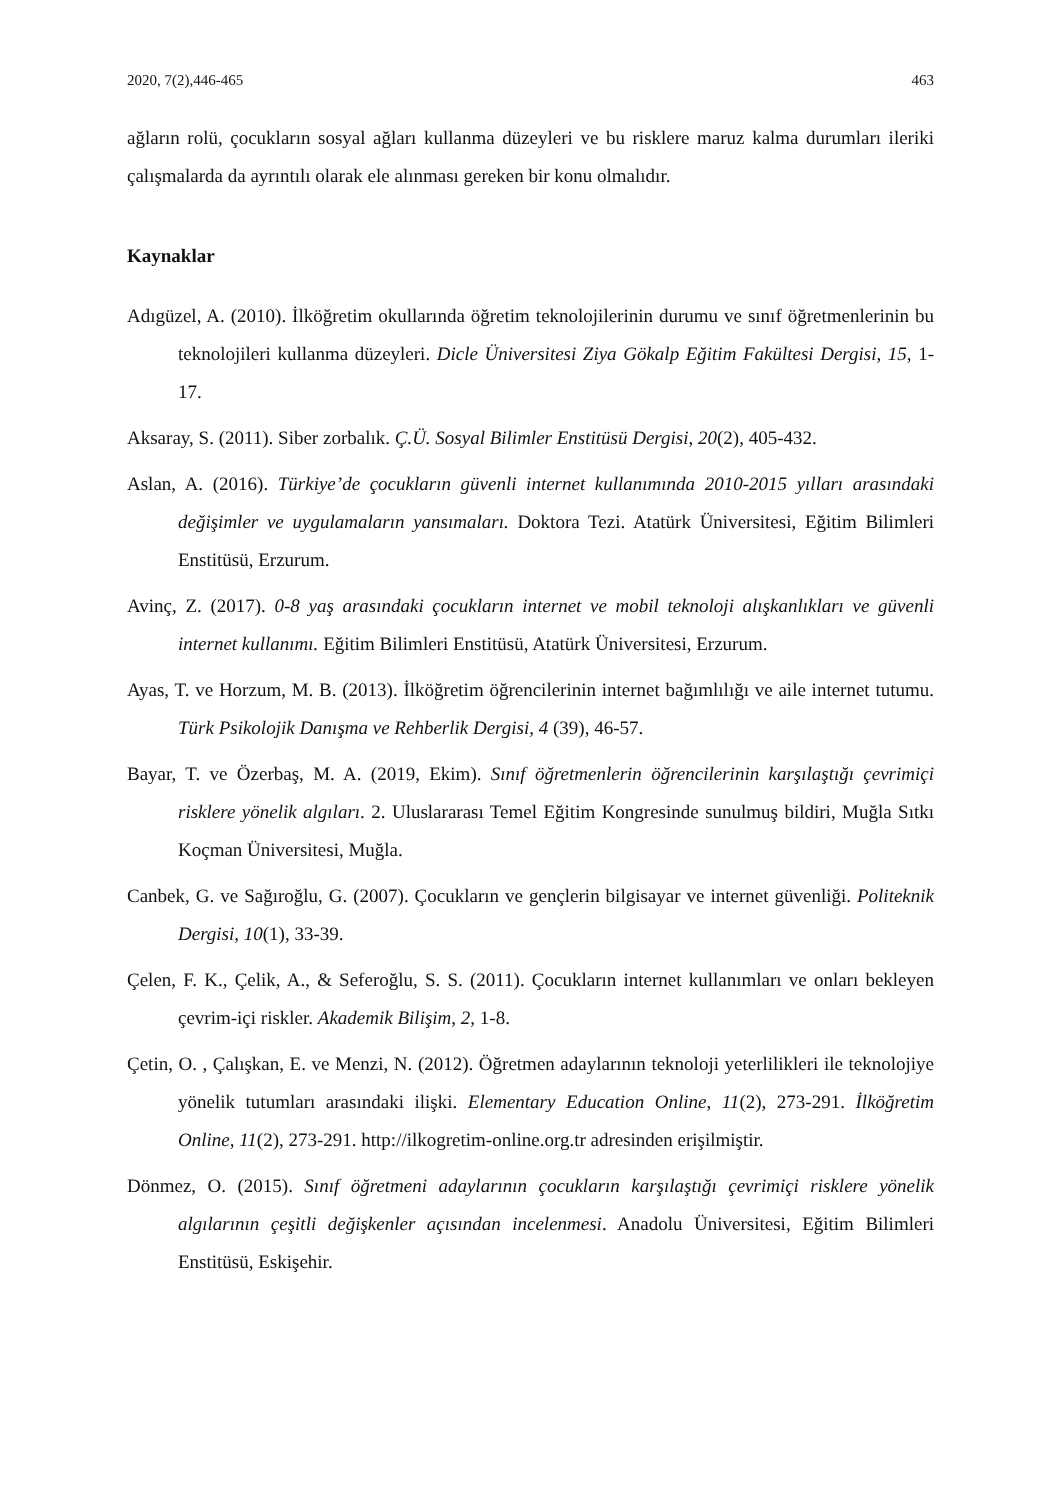2020, 7(2),446-465 463
ağların rolü, çocukların sosyal ağları kullanma düzeyleri ve bu risklere maruz kalma durumları ileriki çalışmalarda da ayrıntılı olarak ele alınması gereken bir konu olmalıdır.
Kaynaklar
Adıgüzel, A. (2010). İlköğretim okullarında öğretim teknolojilerinin durumu ve sınıf öğretmenlerinin bu teknolojileri kullanma düzeyleri. Dicle Üniversitesi Ziya Gökalp Eğitim Fakültesi Dergisi, 15, 1-17.
Aksaray, S. (2011). Siber zorbalık. Ç.Ü. Sosyal Bilimler Enstitüsü Dergisi, 20(2), 405-432.
Aslan, A. (2016). Türkiye’de çocukların güvenli internet kullanımında 2010-2015 yılları arasındaki değişimler ve uygulamaların yansımaları. Doktora Tezi. Atatürk Üniversitesi, Eğitim Bilimleri Enstitüsü, Erzurum.
Avinç, Z. (2017). 0-8 yaş arasındaki çocukların internet ve mobil teknoloji alışkanlıkları ve güvenli internet kullanımı. Eğitim Bilimleri Enstitüsü, Atatürk Üniversitesi, Erzurum.
Ayas, T. ve Horzum, M. B. (2013). İlköğretim öğrencilerinin internet bağımlılığı ve aile internet tutumu. Türk Psikolojik Danışma ve Rehberlik Dergisi, 4 (39), 46-57.
Bayar, T. ve Özerbaş, M. A. (2019, Ekim). Sınıf öğretmenlerin öğrencilerinin karşılaştığı çevrimiçi risklere yönelik algıları. 2. Uluslararası Temel Eğitim Kongresinde sunulmuş bildiri, Muğla Sıtkı Koçman Üniversitesi, Muğla.
Canbek, G. ve Sağıroğlu, G. (2007). Çocukların ve gençlerin bilgisayar ve internet güvenliği. Politeknik Dergisi, 10(1), 33-39.
Çelen, F. K., Çelik, A., & Seferoğlu, S. S. (2011). Çocukların internet kullanımları ve onları bekleyen çevrim-içi riskler. Akademik Bilişim, 2, 1-8.
Çetin, O. , Çalışkan, E. ve Menzi, N. (2012). Öğretmen adaylarının teknoloji yeterlilikleri ile teknolojiye yönelik tutumları arasındaki ilişki. Elementary Education Online, 11(2), 273-291. İlköğretim Online, 11(2), 273-291. http://ilkogretim-online.org.tr adresinden erişilmiştir.
Dönmez, O. (2015). Sınıf öğretmeni adaylarının çocukların karşılaştığı çevrimiçi risklere yönelik algılarının çeşitli değişkenler açısından incelenmesi. Anadolu Üniversitesi, Eğitim Bilimleri Enstitüsü, Eskişehir.